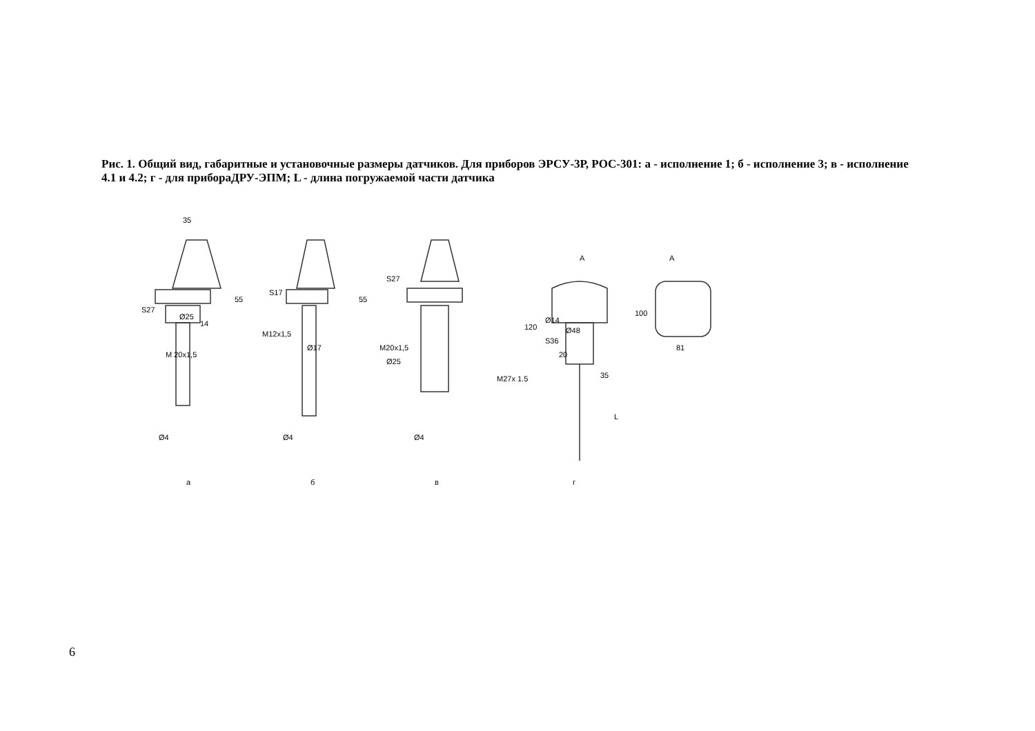Рис. 1. Общий вид, габаритные и установочные размеры датчиков. Для приборов ЭРСУ-3Р, РОС-301: а - исполнение 1; б - исполнение 3; в - исполнение 4.1 и 4.2; г - для прибораДРУ-ЭПМ; L - длина погружаемой части датчика
35
S27
Ø25
M 20x1,5
Ø4
S17
M12x1,5
Ø17
Ø4
S27
M20x1,5
Ø25
Ø4
A
Ø14
120
Ø48
S36
20
M27x 1.5
35
L
A
100
81
55
55
14
а
б
в
г
6